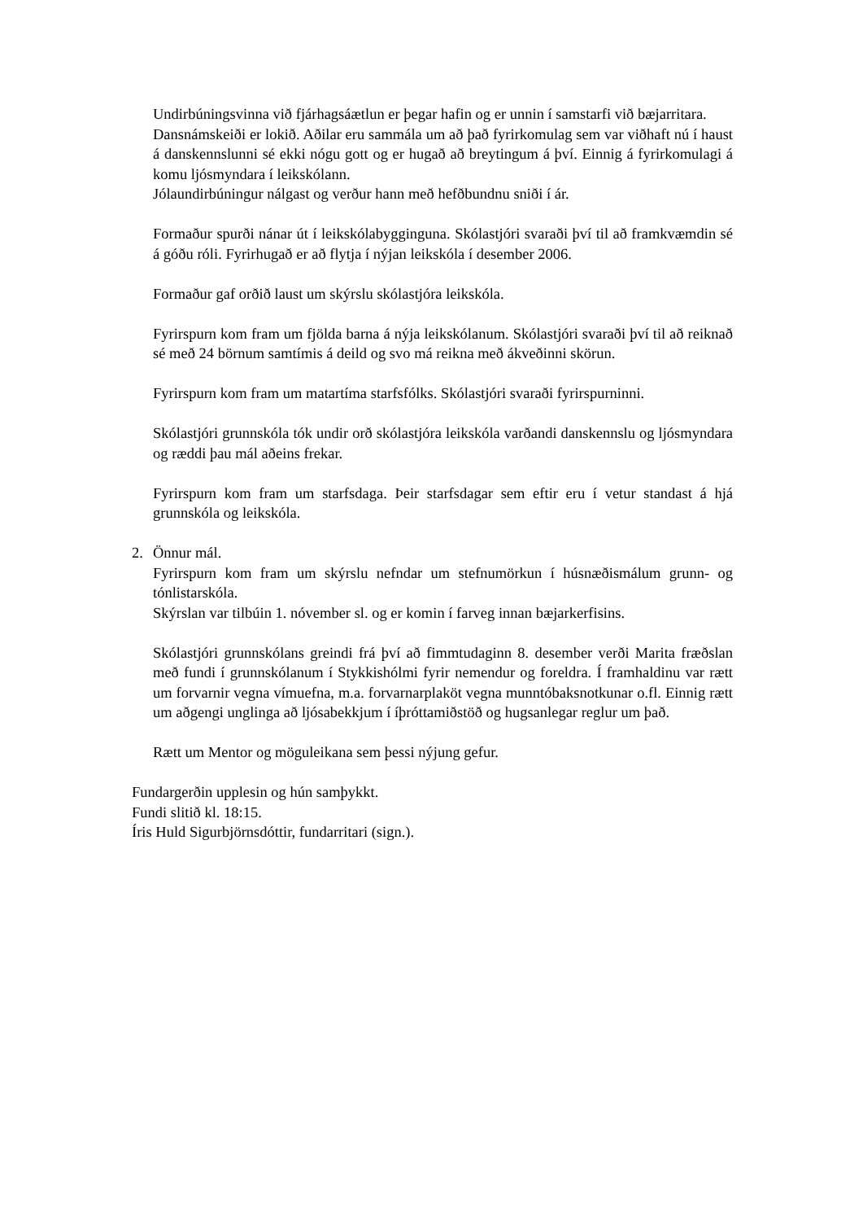Undirbúningsvinna við fjárhagsáætlun er þegar hafin og er unnin í samstarfi við bæjarritara.
Dansnámskeiði er lokið. Aðilar eru sammála um að það fyrirkomulag sem var viðhaft nú í haust á danskennslunni sé ekki nógu gott og er hugað að breytingum á því. Einnig á fyrirkomulagi á komu ljósmyndara í leikskólann.
Jólaundirbúningur nálgast og verður hann með hefðbundnu sniði í ár.
Formaður spurði nánar út í leikskólabygginguna. Skólastjóri svaraði því til að framkvæmdin sé á góðu róli. Fyrirhugað er að flytja í nýjan leikskóla í desember 2006.
Formaður gaf orðið laust um skýrslu skólastjóra leikskóla.
Fyrirspurn kom fram um fjölda barna á nýja leikskólanum. Skólastjóri svaraði því til að reiknað sé með 24 börnum samtímis á deild og svo má reikna með ákveðinni skörun.
Fyrirspurn kom fram um matartíma starfsfólks. Skólastjóri svaraði fyrirspurninni.
Skólastjóri grunnskóla tók undir orð skólastjóra leikskóla varðandi danskennslu og ljósmyndara og ræddi þau mál aðeins frekar.
Fyrirspurn kom fram um starfsdaga. Þeir starfsdagar sem eftir eru í vetur standast á hjá grunnskóla og leikskóla.
2. Önnur mál.
Fyrirspurn kom fram um skýrslu nefndar um stefnumörkun í húsnæðismálum grunn- og tónlistarskóla.
Skýrslan var tilbúin 1. nóvember sl. og er komin í farveg innan bæjarkerfisins.
Skólastjóri grunnskólans greindi frá því að fimmtudaginn 8. desember verði Marita fræðslan með fundi í grunnskólanum í Stykkishólmi fyrir nemendur og foreldra. Í framhaldinu var rætt um forvarnir vegna vímuefna, m.a. forvarnarplaköt vegna munntóbaksnotkunar o.fl. Einnig rætt um aðgengi unglinga að ljósabekkjum í íþróttamiðstöð og hugsanlegar reglur um það.
Rætt um Mentor og möguleikana sem þessi nýjung gefur.
Fundargerðin upplesin og hún samþykkt.
Fundi slitið kl. 18:15.
Íris Huld Sigurbjörnsdóttir, fundarritari (sign.).